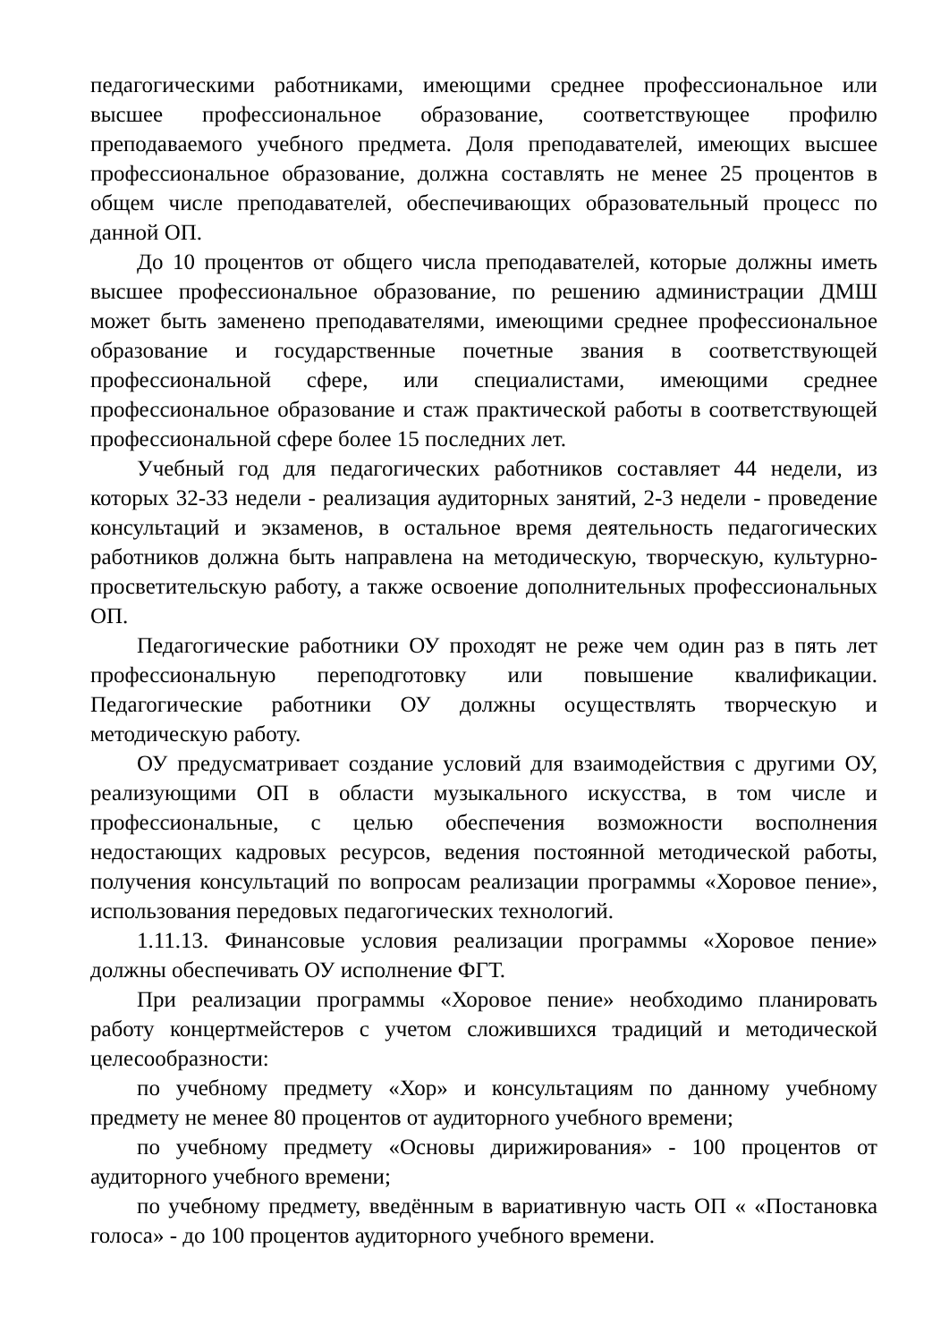педагогическими работниками, имеющими среднее профессиональное или высшее профессиональное образование, соответствующее профилю преподаваемого учебного предмета. Доля преподавателей, имеющих высшее профессиональное образование, должна составлять не менее 25 процентов в общем числе преподавателей, обеспечивающих образовательный процесс по данной ОП.
До 10 процентов от общего числа преподавателей, которые должны иметь высшее профессиональное образование, по решению администрации ДМШ может быть заменено преподавателями, имеющими среднее профессиональное образование и государственные почетные звания в соответствующей профессиональной сфере, или специалистами, имеющими среднее профессиональное образование и стаж практической работы в соответствующей профессиональной сфере более 15 последних лет.
Учебный год для педагогических работников составляет 44 недели, из которых 32-33 недели - реализация аудиторных занятий, 2-3 недели - проведение консультаций и экзаменов, в остальное время деятельность педагогических работников должна быть направлена на методическую, творческую, культурно-просветительскую работу, а также освоение дополнительных профессиональных ОП.
Педагогические работники ОУ проходят не реже чем один раз в пять лет профессиональную переподготовку или повышение квалификации. Педагогические работники ОУ должны осуществлять творческую и методическую работу.
ОУ предусматривает создание условий для взаимодействия с другими ОУ, реализующими ОП в области музыкального искусства, в том числе и профессиональные, с целью обеспечения возможности восполнения недостающих кадровых ресурсов, ведения постоянной методической работы, получения консультаций по вопросам реализации программы «Хоровое пение», использования передовых педагогических технологий.
1.11.13. Финансовые условия реализации программы «Хоровое пение» должны обеспечивать ОУ исполнение ФГТ.
При реализации программы «Хоровое пение» необходимо планировать работу концертмейстеров с учетом сложившихся традиций и методической целесообразности:
по учебному предмету «Хор» и консультациям по данному учебному предмету не менее 80 процентов от аудиторного учебного времени;
по учебному предмету «Основы дирижирования» - 100 процентов от аудиторного учебного времени;
по учебному предмету, введённым в вариативную часть ОП « «Постановка голоса» - до 100 процентов аудиторного учебного времени.